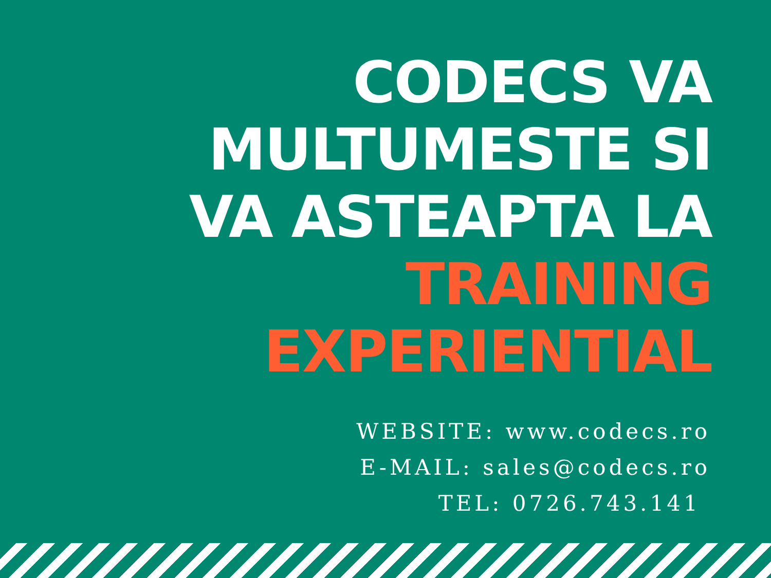CODECS VA
MULTUMESTE SI
VA ASTEAPTA LA
TRAINING
EXPERIENTIAL
WEBSITE: www.codecs.ro
E-MAIL: sales@codecs.ro
TEL: 0726.743.141